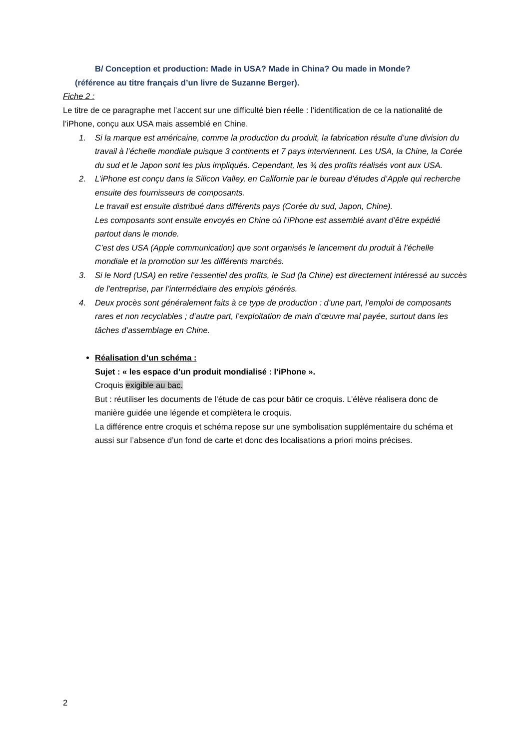B/ Conception et production: Made in USA? Made in China? Ou made in Monde?
(référence au titre français d’un livre de Suzanne Berger).
Fiche 2 :
Le titre de ce paragraphe met l’accent sur une difficulté bien réelle : l’identification de ce la nationalité de l’iPhone, conçu aux USA mais assemblé en Chine.
1. Si la marque est américaine, comme la production du produit, la fabrication résulte d’une division du travail à l’échelle mondiale puisque 3 continents et 7 pays interviennent. Les USA, la Chine, la Corée du sud et le Japon sont les plus impliqués. Cependant, les ¾ des profits réalisés vont aux USA.
2. L’iPhone est conçu dans la Silicon Valley, en Californie par le bureau d’études d’Apple qui recherche ensuite des fournisseurs de composants.
Le travail est ensuite distribué dans différents pays (Corée du sud, Japon, Chine).
Les composants sont ensuite envoyés en Chine où l’iPhone est assemblé avant d’être expédié partout dans le monde.
C’est des USA (Apple communication) que sont organisés le lancement du produit à l’échelle mondiale et la promotion sur les différents marchés.
3. Si le Nord (USA) en retire l’essentiel des profits, le Sud (la Chine) est directement intéressé au succès de l’entreprise, par l’intermédiaire des emplois générés.
4. Deux procès sont généralement faits à ce type de production : d’une part, l’emploi de composants rares et non recyclables ; d’autre part, l’exploitation de main d’œuvre mal payée, surtout dans les tâches d’assemblage en Chine.
Réalisation d’un schéma :
Sujet : « les espace d’un produit mondialisé : l’iPhone ».
Croquis exigible au bac.
But : réutiliser les documents de l’étude de cas pour bâtir ce croquis. L’élève réalisera donc de manière guidée une légende et complètera le croquis.
La différence entre croquis et schéma repose sur une symbolisation supplémentaire du schéma et aussi sur l’absence d’un fond de carte et donc des localisations a priori moins précises.
2